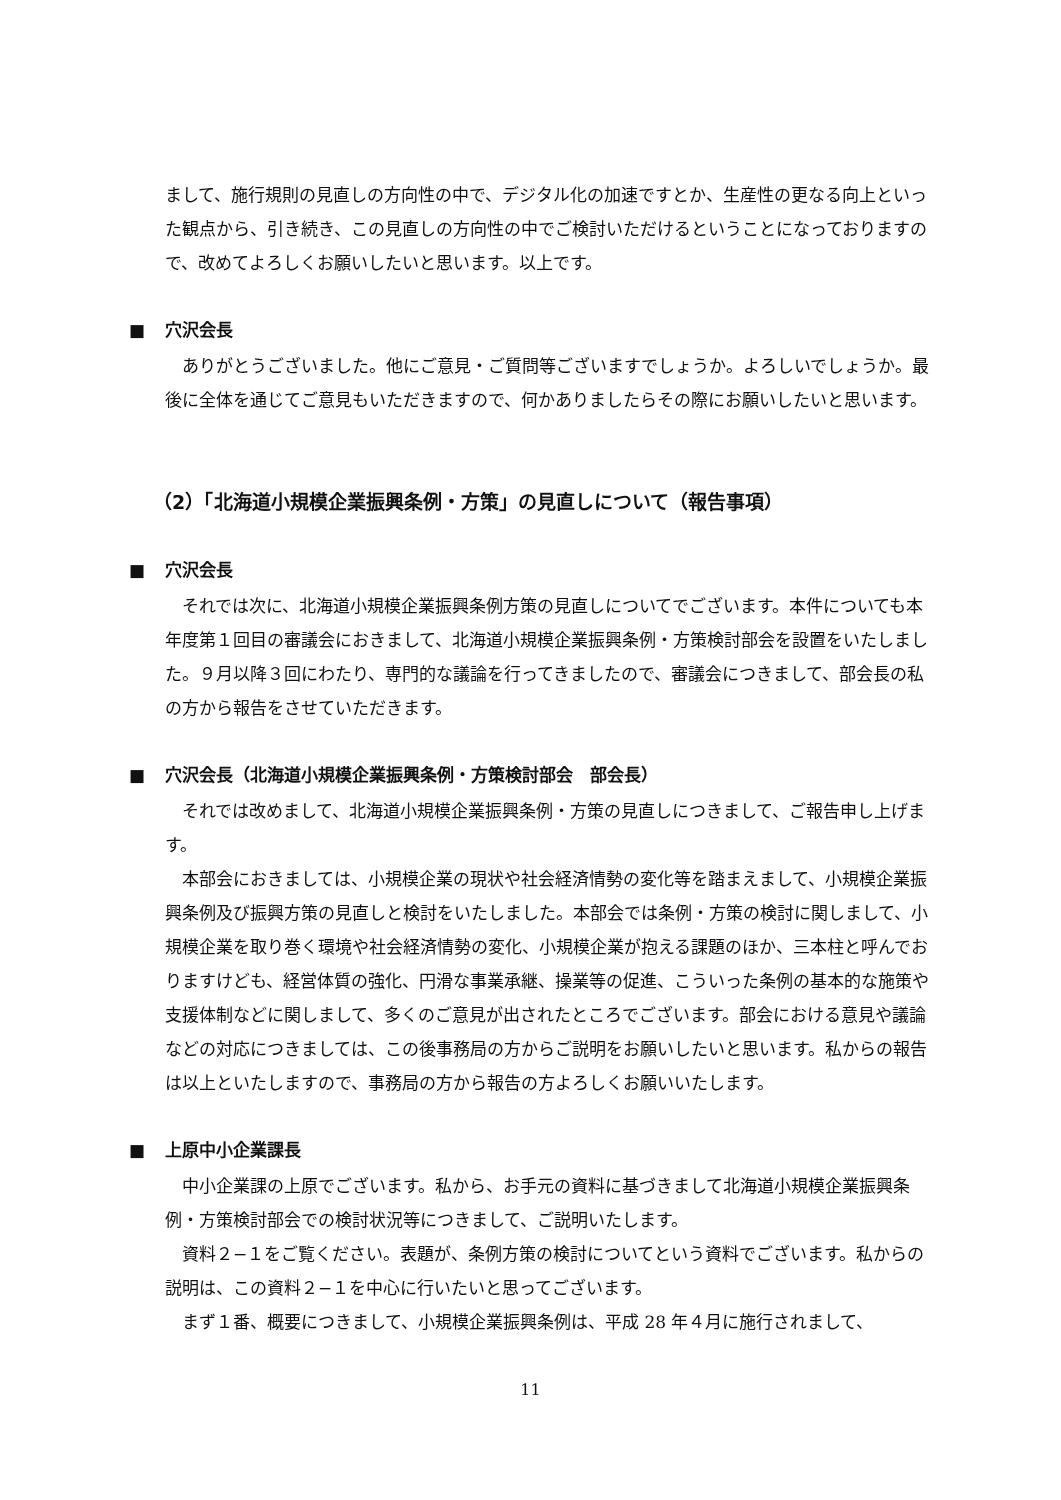まして、施行規則の見直しの方向性の中で、デジタル化の加速ですとか、生産性の更なる向上といった観点から、引き続き、この見直しの方向性の中でご検討いただけるということになっておりますので、改めてよろしくお願いしたいと思います。以上です。
■ 穴沢会長
ありがとうございました。他にご意見・ご質問等ございますでしょうか。よろしいでしょうか。最後に全体を通じてご意見もいただきますので、何かありましたらその際にお願いしたいと思います。
（2）「北海道小規模企業振興条例・方策」の見直しについて（報告事項）
■ 穴沢会長
それでは次に、北海道小規模企業振興条例方策の見直しについてでございます。本件についても本年度第１回目の審議会におきまして、北海道小規模企業振興条例・方策検討部会を設置をいたしました。９月以降３回にわたり、専門的な議論を行ってきましたので、審議会につきまして、部会長の私の方から報告をさせていただきます。
■ 穴沢会長（北海道小規模企業振興条例・方策検討部会　部会長）
それでは改めまして、北海道小規模企業振興条例・方策の見直しにつきまして、ご報告申し上げます。
本部会におきましては、小規模企業の現状や社会経済情勢の変化等を踏まえまして、小規模企業振興条例及び振興方策の見直しと検討をいたしました。本部会では条例・方策の検討に関しまして、小規模企業を取り巻く環境や社会経済情勢の変化、小規模企業が抱える課題のほか、三本柱と呼んでおりますけども、経営体質の強化、円滑な事業承継、操業等の促進、こういった条例の基本的な施策や支援体制などに関しまして、多くのご意見が出されたところでございます。部会における意見や議論などの対応につきましては、この後事務局の方からご説明をお願いしたいと思います。私からの報告は以上といたしますので、事務局の方から報告の方よろしくお願いいたします。
■ 上原中小企業課長
中小企業課の上原でございます。私から、お手元の資料に基づきまして北海道小規模企業振興条例・方策検討部会での検討状況等につきまして、ご説明いたします。
資料２−１をご覧ください。表題が、条例方策の検討についてという資料でございます。私からの説明は、この資料２−１を中心に行いたいと思ってございます。
まず１番、概要につきまして、小規模企業振興条例は、平成 28 年４月に施行されまして、
11